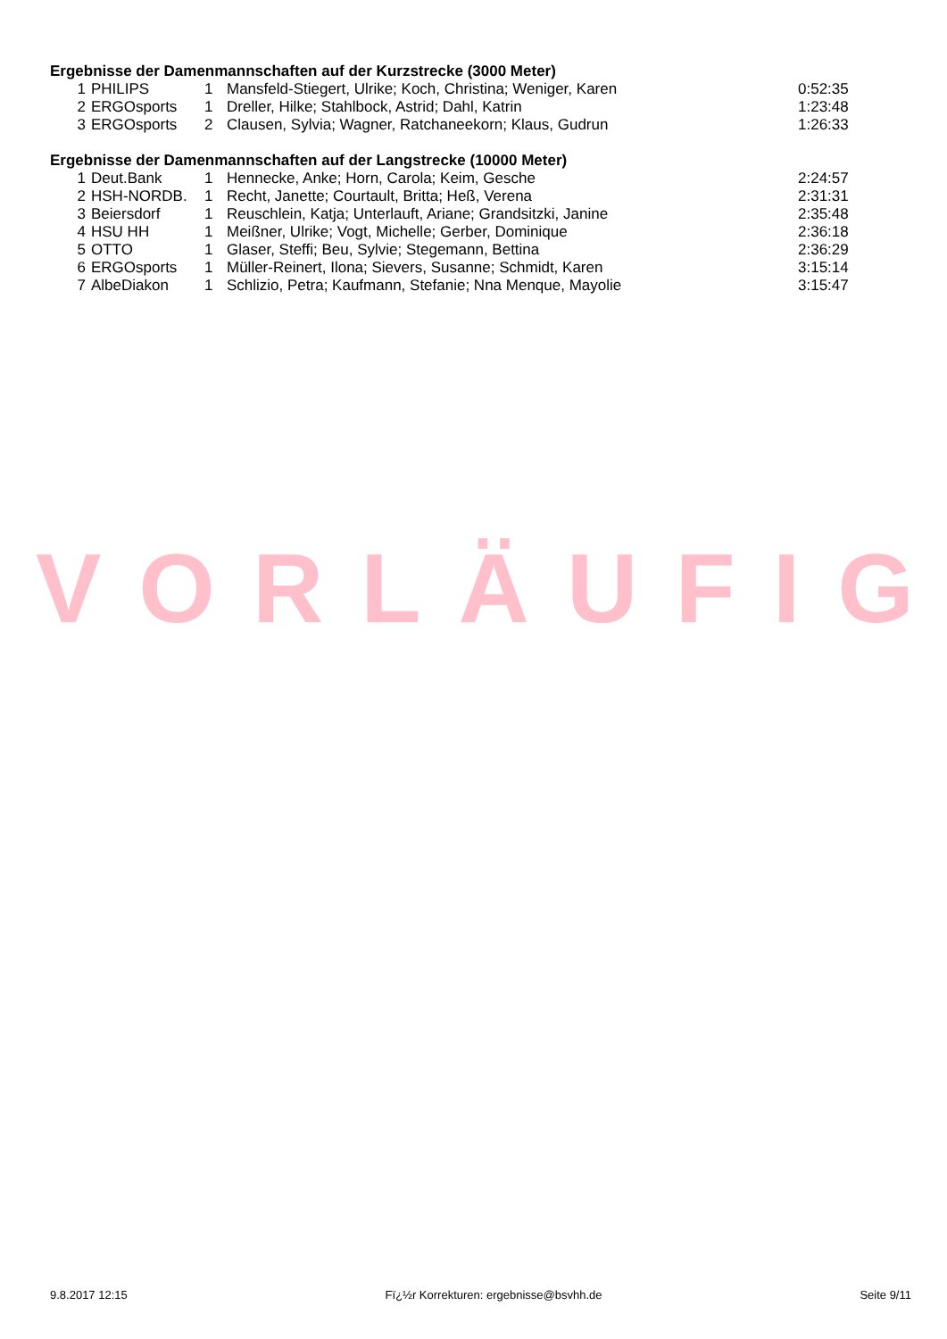Ergebnisse der Damenmannschaften auf der Kurzstrecke (3000 Meter)
| 1 | PHILIPS | 1 | Mansfeld-Stiegert, Ulrike; Koch, Christina; Weniger, Karen | 0:52:35 |
| 2 | ERGOsports | 1 | Dreller, Hilke; Stahlbock, Astrid; Dahl, Katrin | 1:23:48 |
| 3 | ERGOsports | 2 | Clausen, Sylvia; Wagner, Ratchaneekorn; Klaus, Gudrun | 1:26:33 |
Ergebnisse der Damenmannschaften auf der Langstrecke (10000 Meter)
| 1 | Deut.Bank | 1 | Hennecke, Anke; Horn, Carola; Keim, Gesche | 2:24:57 |
| 2 | HSH-NORDB. | 1 | Recht, Janette; Courtault, Britta; Heß, Verena | 2:31:31 |
| 3 | Beiersdorf | 1 | Reuschlein, Katja; Unterlauft, Ariane; Grandsitzki, Janine | 2:35:48 |
| 4 | HSU HH | 1 | Meißner, Ulrike; Vogt, Michelle; Gerber, Dominique | 2:36:18 |
| 5 | OTTO | 1 | Glaser, Steffi; Beu, Sylvie; Stegemann, Bettina | 2:36:29 |
| 6 | ERGOsports | 1 | Müller-Reinert, Ilona; Sievers, Susanne; Schmidt, Karen | 3:15:14 |
| 7 | AlbeDiakon | 1 | Schlizio, Petra; Kaufmann, Stefanie; Nna Menque, Mayolie | 3:15:47 |
VORLÄUFIG
9.8.2017 12:15 Fï¿½r Korrekturen: ergebnisse@bsvhh.de Seite 9/11